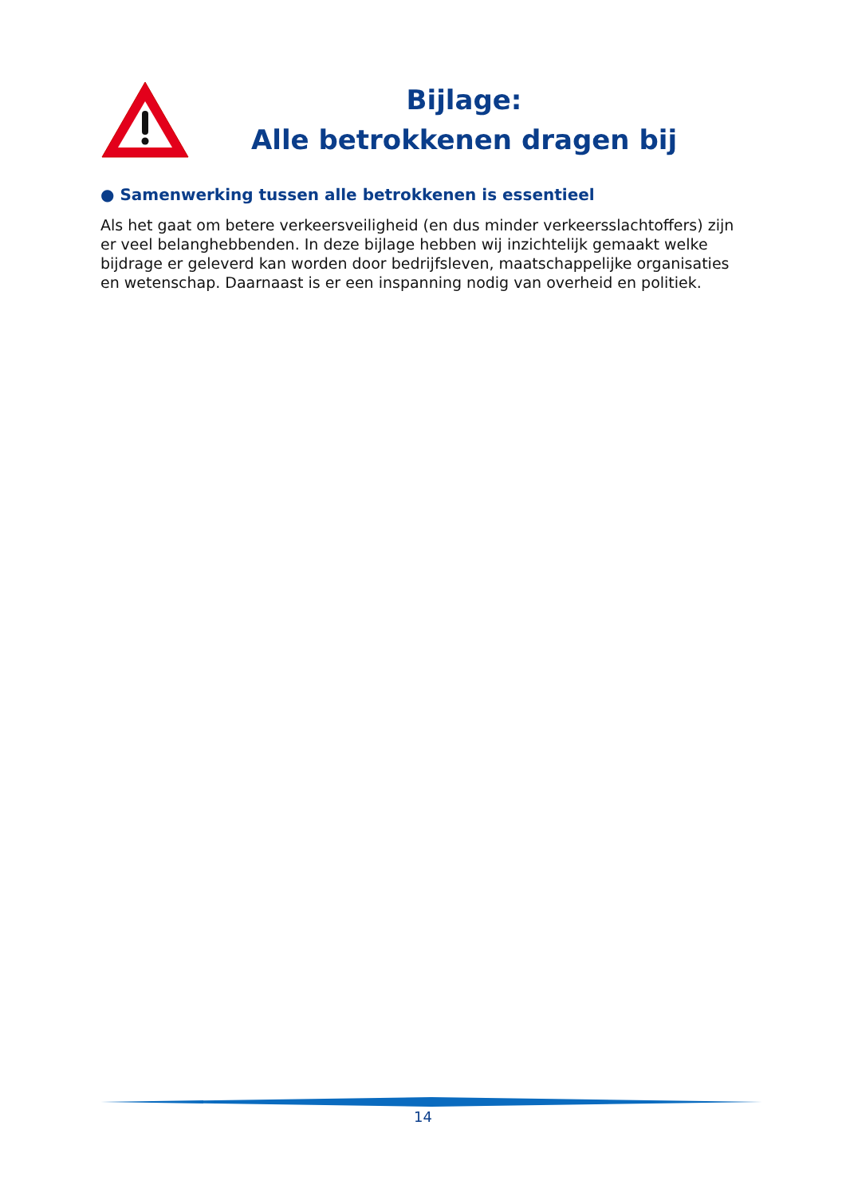Bijlage:
Alle betrokkenen dragen bij
● Samenwerking tussen alle betrokkenen is essentieel
Als het gaat om betere verkeersveiligheid (en dus minder verkeersslachtoffers) zijn er veel belanghebbenden. In deze bijlage hebben wij inzichtelijk gemaakt welke bijdrage er geleverd kan worden door bedrijfsleven, maatschappelijke organisaties en wetenschap. Daarnaast is er een inspanning nodig van overheid en politiek.
14